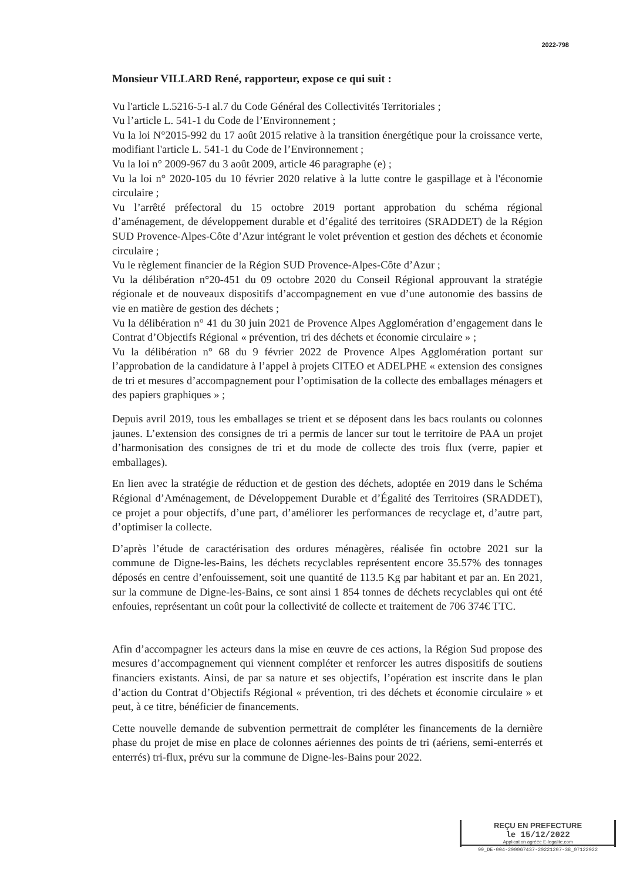2022-798
Monsieur VILLARD René, rapporteur, expose ce qui suit :
Vu l'article L.5216-5-I al.7 du Code Général des Collectivités Territoriales ;
Vu l’article L. 541-1 du Code de l’Environnement ;
Vu la loi N°2015-992 du 17 août 2015 relative à la transition énergétique pour la croissance verte, modifiant l'article L. 541-1 du Code de l’Environnement ;
Vu la loi n° 2009-967 du 3 août 2009, article 46 paragraphe (e) ;
Vu la loi n° 2020-105 du 10 février 2020 relative à la lutte contre le gaspillage et à l'économie circulaire ;
Vu l’arrêté préfectoral du 15 octobre 2019 portant approbation du schéma régional d’aménagement, de développement durable et d’égalité des territoires (SRADDET) de la Région SUD Provence-Alpes-Côte d’Azur intégrant le volet prévention et gestion des déchets et économie circulaire ;
Vu le règlement financier de la Région SUD Provence-Alpes-Côte d’Azur ;
Vu la délibération n°20-451 du 09 octobre 2020 du Conseil Régional approuvant la stratégie régionale et de nouveaux dispositifs d’accompagnement en vue d’une autonomie des bassins de vie en matière de gestion des déchets ;
Vu la délibération n° 41 du 30 juin 2021 de Provence Alpes Agglomération d’engagement dans le Contrat d’Objectifs Régional « prévention, tri des déchets et économie circulaire » ;
Vu la délibération n° 68 du 9 février 2022 de Provence Alpes Agglomération portant sur l’approbation de la candidature à l’appel à projets CITEO et ADELPHE « extension des consignes de tri et mesures d’accompagnement pour l’optimisation de la collecte des emballages ménagers et des papiers graphiques » ;
Depuis avril 2019, tous les emballages se trient et se déposent dans les bacs roulants ou colonnes jaunes. L’extension des consignes de tri a permis de lancer sur tout le territoire de PAA un projet d’harmonisation des consignes de tri et du mode de collecte des trois flux (verre, papier et emballages).
En lien avec la stratégie de réduction et de gestion des déchets, adoptée en 2019 dans le Schéma Régional d’Aménagement, de Développement Durable et d’Égalité des Territoires (SRADDET), ce projet a pour objectifs, d’une part, d’améliorer les performances de recyclage et, d’autre part, d’optimiser la collecte.
D’après l’étude de caractérisation des ordures ménagères, réalisée fin octobre 2021 sur la commune de Digne-les-Bains, les déchets recyclables représentent encore 35.57% des tonnages déposés en centre d’enfouissement, soit une quantité de 113.5 Kg par habitant et par an. En 2021, sur la commune de Digne-les-Bains, ce sont ainsi 1 854 tonnes de déchets recyclables qui ont été enfouies, représentant un coût pour la collectivité de collecte et traitement de 706 374€ TTC.
Afin d’accompagner les acteurs dans la mise en œuvre de ces actions, la Région Sud propose des mesures d’accompagnement qui viennent compléter et renforcer les autres dispositifs de soutiens financiers existants. Ainsi, de par sa nature et ses objectifs, l’opération est inscrite dans le plan d’action du Contrat d’Objectifs Régional « prévention, tri des déchets et économie circulaire » et peut, à ce titre, bénéficier de financements.
Cette nouvelle demande de subvention permettrait de compléter les financements de la dernière phase du projet de mise en place de colonnes aériennes des points de tri (aériens, semi-enterrés et enterrés) tri-flux, prévu sur la commune de Digne-les-Bains pour 2022.
REÇU EN PREFECTURE
le 15/12/2022
Application agréée E-legalite.com
99_DE-004-200067437-20221207-38_07122022